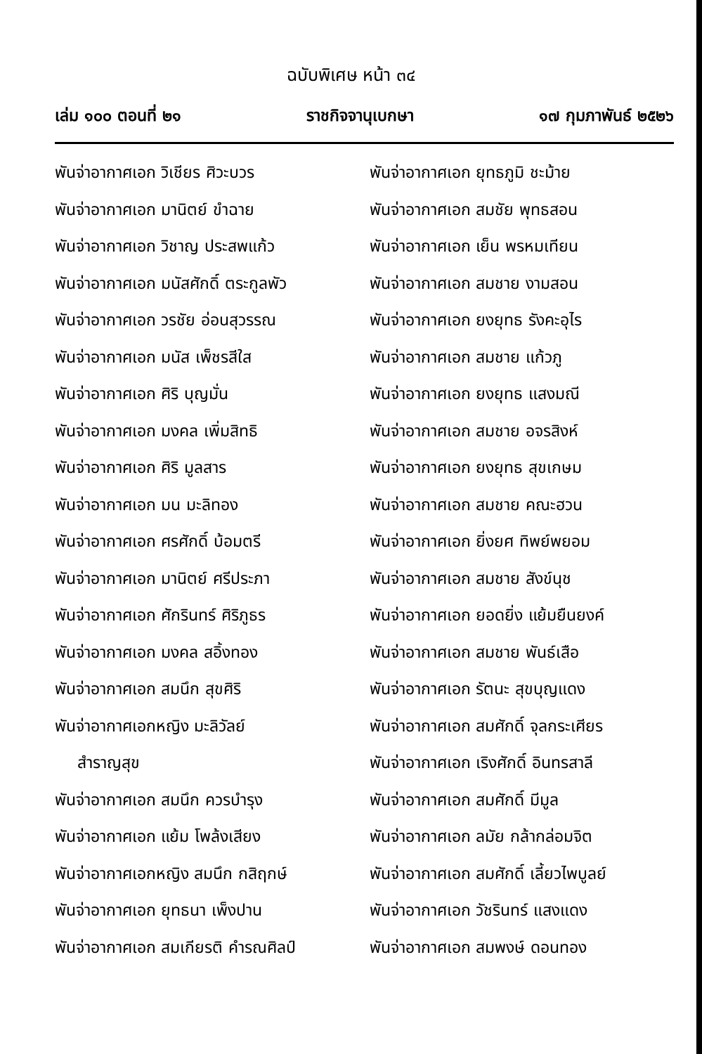ฉบับพิเศษ หน้า ๓๔
เล่ม ๑๐๐ ตอนที่ ๒๑ ราชกิจจานุเบกษา ๑๗ กุมภาพันธ์ ๒๕๒๖
พันจ่าอากาศเอก วิเชียร ศิวะบวร
พันจ่าอากาศเอก มานิตย์ ขำฉาย
พันจ่าอากาศเอก วิชาญ ประสพแก้ว
พันจ่าอากาศเอก มนัสศักดิ์ ตระกูลพัว
พันจ่าอากาศเอก วรชัย อ่อนสุวรรณ
พันจ่าอากาศเอก มนัส เพ็ชรสีใส
พันจ่าอากาศเอก ศิริ บุญมั่น
พันจ่าอากาศเอก มงคล เพิ่มสิทธิ
พันจ่าอากาศเอก ศิริ มูลสาร
พันจ่าอากาศเอก มน มะลิทอง
พันจ่าอากาศเอก ศรศักดิ์ บ้อมตรี
พันจ่าอากาศเอก มานิตย์ ศรีประภา
พันจ่าอากาศเอก ศักรินทร์ ศิริภูธร
พันจ่าอากาศเอก มงคล สอิ้งทอง
พันจ่าอากาศเอก สมนึก สุขศิริ
พันจ่าอากาศเอกหญิง มะลิวัลย์
สำราญสุข
พันจ่าอากาศเอก สมนึก ควรบำรุง
พันจ่าอากาศเอก แย้ม โพล้งเสียง
พันจ่าอากาศเอกหญิง สมนึก กสิฤกษ์
พันจ่าอากาศเอก ยุทธนา เพ็งปาน
พันจ่าอากาศเอก สมเกียรติ คำรณศิลป์
พันจ่าอากาศเอก ยุทธภูมิ ชะม้าย
พันจ่าอากาศเอก สมชัย พุทธสอน
พันจ่าอากาศเอก เย็น พรหมเทียน
พันจ่าอากาศเอก สมชาย งามสอน
พันจ่าอากาศเอก ยงยุทธ รังคะอุไร
พันจ่าอากาศเอก สมชาย แก้วภู
พันจ่าอากาศเอก ยงยุทธ แสงมณี
พันจ่าอากาศเอก สมชาย อจรสิงห์
พันจ่าอากาศเอก ยงยุทธ สุขเกษม
พันจ่าอากาศเอก สมชาย คณะฮวน
พันจ่าอากาศเอก ยิ่งยศ ทิพย์พยอม
พันจ่าอากาศเอก สมชาย สังข์นุช
พันจ่าอากาศเอก ยอดยิ่ง แย้มยืนยงค์
พันจ่าอากาศเอก สมชาย พันธ์เสือ
พันจ่าอากาศเอก รัตนะ สุขบุญแดง
พันจ่าอากาศเอก สมศักดิ์ จุลกระเศียร
พันจ่าอากาศเอก เริงศักดิ์ อินทรสาลี
พันจ่าอากาศเอก สมศักดิ์ มีมูล
พันจ่าอากาศเอก ลมัย กล้ากล่อมจิต
พันจ่าอากาศเอก สมศักดิ์ เลี้ยวไพบูลย์
พันจ่าอากาศเอก วัชรินทร์ แสงแดง
พันจ่าอากาศเอก สมพงษ์ ดอนทอง